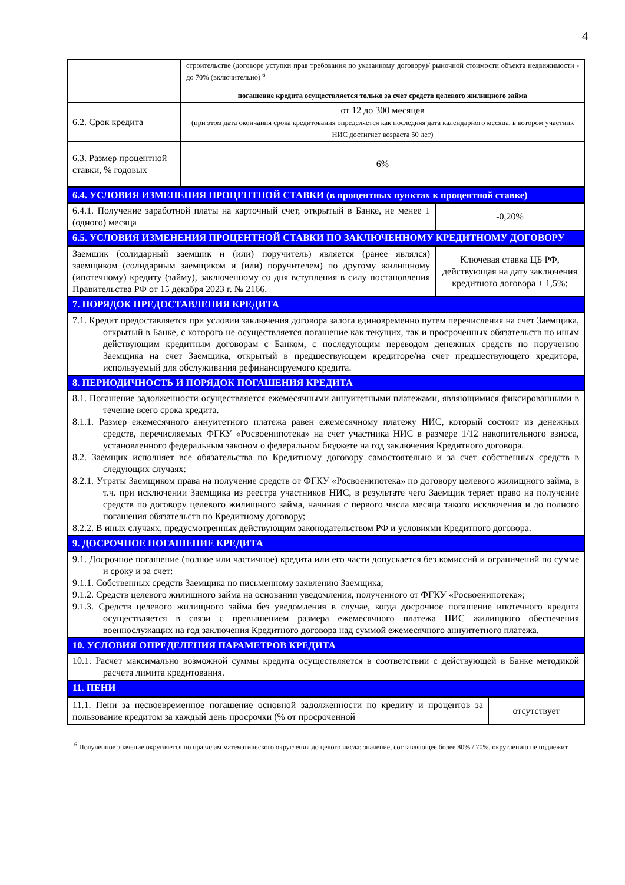4
| | строительстве (договоре уступки прав требования по указанному договору)/ рыночной стоимости объекта недвижимости - до 70% (включительно) <sup>6</sup> погашение кредита осуществляется только за счет средств целевого жилищного займа |
| 6.2. Срок кредита | от 12 до 300 месяцев (при этом дата окончания срока кредитования определяется как последняя дата календарного месяца, в котором участник НИС достигнет возраста 50 лет) |
| 6.3. Размер процентной ставки, % годовых | 6% |
| 6.4. УСЛОВИЯ ИЗМЕНЕНИЯ ПРОЦЕНТНОЙ СТАВКИ (в процентных пунктах к процентной ставке) | |
| 6.4.1. Получение заработной платы на карточный счет, открытый в Банке, не менее 1 (одного) месяца | -0,20% |
| 6.5. УСЛОВИЯ ИЗМЕНЕНИЯ ПРОЦЕНТНОЙ СТАВКИ ПО ЗАКЛЮЧЕННОМУ КРЕДИТНОМУ ДОГОВОРУ | |
| Заемщик (солидарный заемщик и (или) поручитель) является (ранее являлся) заемщиком (солидарным заемщиком и (или) поручителем) по другому жилищному (ипотечному) кредиту (займу), заключенному со дня вступления в силу постановления Правительства РФ от 15 декабря 2023 г. № 2166. | Ключевая ставка ЦБ РФ, действующая на дату заключения кредитного договора + 1,5%; |
| 7. ПОРЯДОК ПРЕДОСТАВЛЕНИЯ КРЕДИТА | |
| 7.1. Кредит предоставляется при условии заключения договора залога единовременно путем перечисления на счет Заемщика, открытый в Банке, с которого не осуществляется погашение как текущих, так и просроченных обязательств по иным действующим кредитным договорам с Банком, с последующим переводом денежных средств по поручению Заемщика на счет Заемщика, открытый в предшествующем кредиторе/на счет предшествующего кредитора, используемый для обслуживания рефинансируемого кредита. | |
| 8. ПЕРИОДИЧНОСТЬ И ПОРЯДОК ПОГАШЕНИЯ КРЕДИТА | |
| 8.1. Погашение задолженности осуществляется ежемесячными аннуитетными платежами, являющимися фиксированными в течение всего срока кредита. 8.1.1. Размер ежемесячного аннуитетного платежа равен ежемесячному платежу НИС, который состоит из денежных средств, перечисляемых ФГКУ «Росвоенипотека» на счет участника НИС в размере 1/12 накопительного взноса, установленного федеральным законом о федеральном бюджете на год заключения Кредитного договора. 8.2. Заемщик исполняет все обязательства по Кредитному договору самостоятельно и за счет собственных средств в следующих случаях: 8.2.1. Утраты Заемщиком права на получение средств от ФГКУ «Росвоенипотека» по договору целевого жилищного займа, в т.ч. при исключении Заемщика из реестра участников НИС, в результате чего Заемщик теряет право на получение средств по договору целевого жилищного займа, начиная с первого числа месяца такого исключения и до полного погашения обязательств по Кредитному договору; 8.2.2. В иных случаях, предусмотренных действующим законодательством РФ и условиями Кредитного договора. | |
| 9. ДОСРОЧНОЕ ПОГАШЕНИЕ КРЕДИТА | |
| 9.1. Досрочное погашение (полное или частичное) кредита или его части допускается без комиссий и ограничений по сумме и сроку и за счет: 9.1.1. Собственных средств Заемщика по письменному заявлению Заемщика; 9.1.2. Средств целевого жилищного займа на основании уведомления, полученного от ФГКУ «Росвоенипотека»; 9.1.3. Средств целевого жилищного займа без уведомления в случае, когда досрочное погашение ипотечного кредита осуществляется в связи с превышением размера ежемесячного платежа НИС жилищного обеспечения военнослужащих на год заключения Кредитного договора над суммой ежемесячного аннуитетного платежа. | |
| 10. УСЛОВИЯ ОПРЕДЕЛЕНИЯ ПАРАМЕТРОВ КРЕДИТА | |
| 10.1. Расчет максимально возможной суммы кредита осуществляется в соответствии с действующей в Банке методикой расчета лимита кредитования. | |
| 11. ПЕНИ | |
| 11.1. Пени за несвоевременное погашение основной задолженности по кредиту и процентов за пользование кредитом за каждый день просрочки (% от просроченной | отсутствует |
<sup>6</sup> Полученное значение округляется по правилам математического округления до целого числа; значение, составляющее более 80% / 70%, округлению не подлежит.